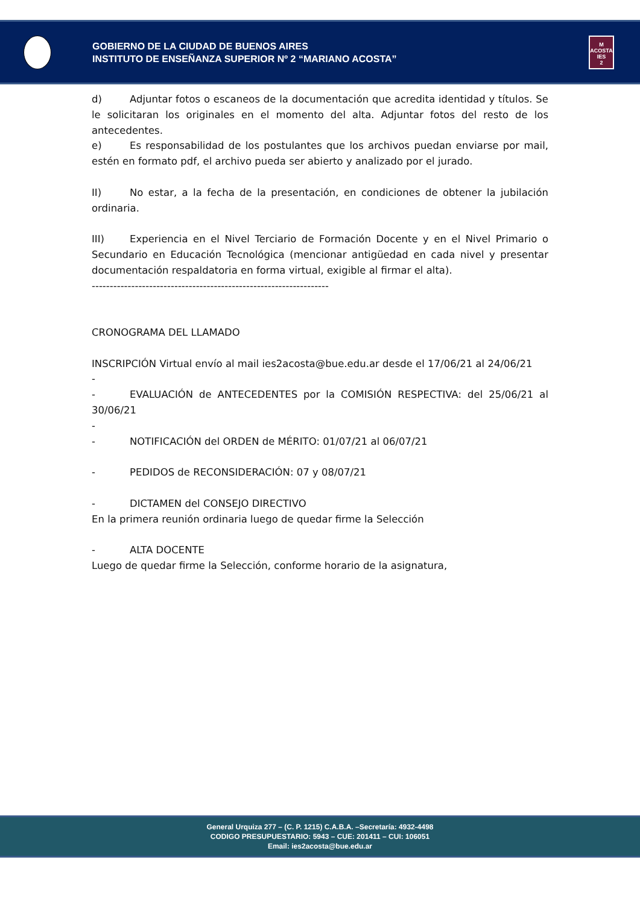GOBIERNO DE LA CIUDAD DE BUENOS AIRES
INSTITUTO DE ENSEÑANZA SUPERIOR Nº 2 “MARIANO ACOSTA”
M
ACOSTA
IES
2
d) Adjuntar fotos o escaneos de la documentación que acredita identidad y títulos. Se le solicitaran los originales en el momento del alta. Adjuntar fotos del resto de los antecedentes.
e) Es responsabilidad de los postulantes que los archivos puedan enviarse por mail, estén en formato pdf, el archivo pueda ser abierto y analizado por el jurado.
II) No estar, a la fecha de la presentación, en condiciones de obtener la jubilación ordinaria.
III) Experiencia en el Nivel Terciario de Formación Docente y en el Nivel Primario o Secundario en Educación Tecnológica (mencionar antigüedad en cada nivel y presentar documentación respaldatoria en forma virtual, exigible al firmar el alta).
------------------------------------------------------------------
CRONOGRAMA DEL LLAMADO
INSCRIPCIÓN Virtual envío al mail ies2acosta@bue.edu.ar desde el 17/06/21 al 24/06/21
-
- EVALUACIÓN de ANTECEDENTES por la COMISIÓN RESPECTIVA: del 25/06/21 al 30/06/21
-
- NOTIFICACIÓN del ORDEN de MÉRITO: 01/07/21 al 06/07/21
- PEDIDOS de RECONSIDERACIÓN: 07 y 08/07/21
- DICTAMEN del CONSEJO DIRECTIVO
En la primera reunión ordinaria luego de quedar firme la Selección
- ALTA DOCENTE
Luego de quedar firme la Selección, conforme horario de la asignatura,
General Urquiza 277 – (C. P. 1215) C.A.B.A. –Secretaría: 4932-4498
CODIGO PRESUPUESTARIO: 5943 – CUE: 201411 – CUI: 106051
Email: ies2acosta@bue.edu.ar